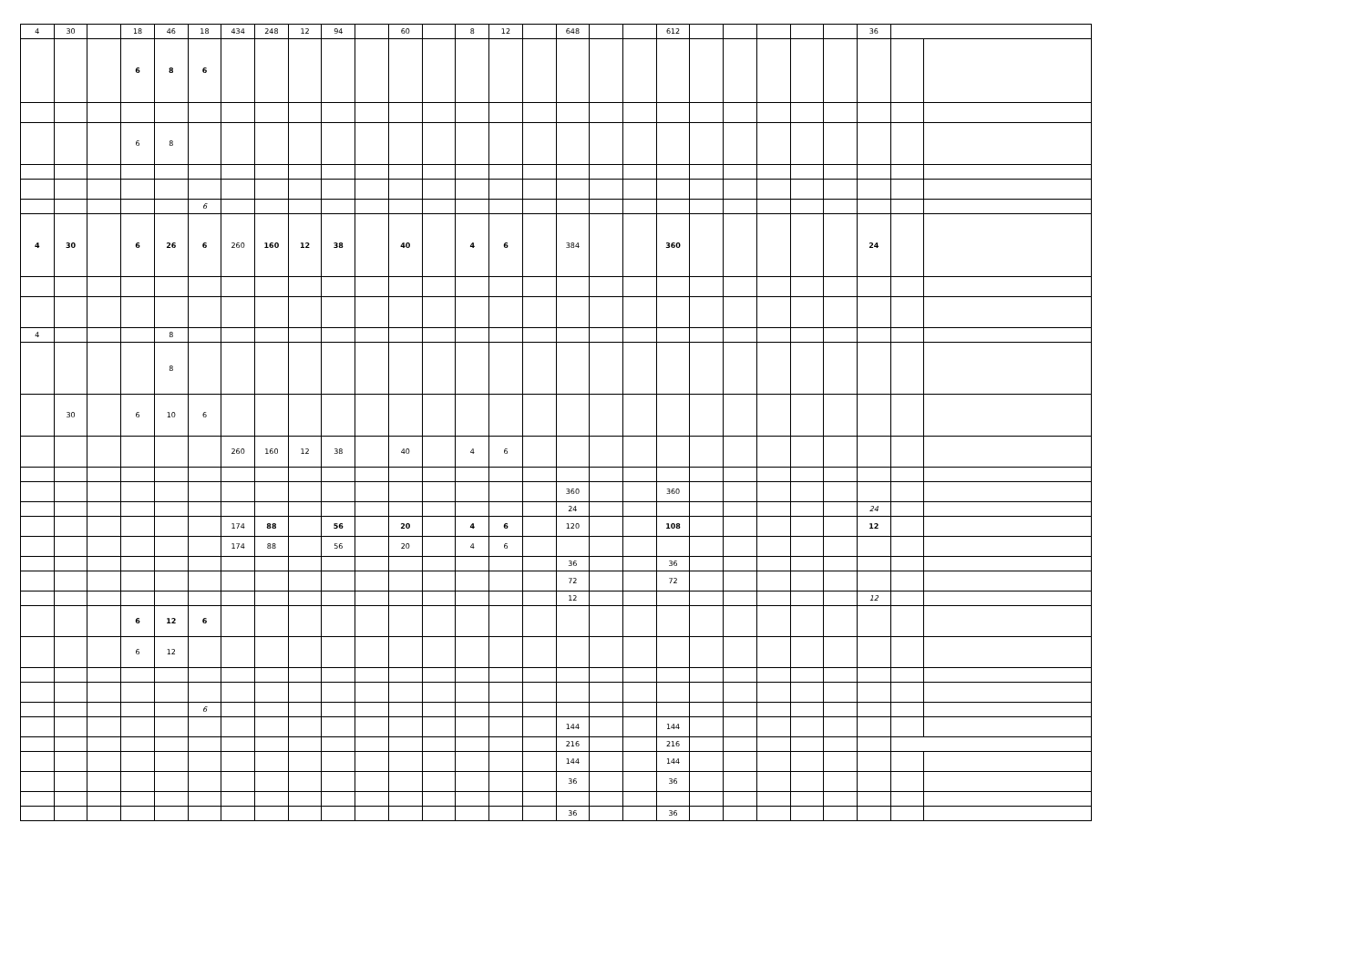| 4 | 30 | | 18 | 46 | 18 | 434 | 248 | 12 | 94 | | 60 | | 8 | 12 | | 648 | | | 612 | | | | | | 36 | | |
| | | | 6 | 8 | 6 | | | | | | | | | | | | | | | | | | | | | | |
| | | | 6 | 8 | | | | | | | | | | | | | | | | | | | | | | | |
| | | | | | 6 | | | | | | | | | | | | | | | | | | | | | | |
| 4 | 30 | | 6 | 26 | 6 | 260 | 160 | 12 | 38 | | 40 | | 4 | 6 | | 384 | | | 360 | | | | | | 24 | | |
| 4 | | | | 8 | | | | | | | | | | | | | | | | | | | | | | | |
| | | | | 8 | | | | | | | | | | | | | | | | | | | | | | | |
| | 30 | | 6 | 10 | 6 | | | | | | | | | | | | | | | | | | | | | | |
| | | | | | | 260 | 160 | 12 | 38 | | 40 | | 4 | 6 | | | | | | | | | | | | | |
| | | | | | | | | | | | | | | | | 360 | | | 360 | | | | | | | | |
| | | | | | | | | | | | | | | | | 24 | | | | | | | | | 24 | | |
| | | | | | | 174 | 88 | | 56 | | 20 | | 4 | 6 | | 120 | | | 108 | | | | | | 12 | | |
| | | | | | | 174 | 88 | | 56 | | 20 | | 4 | 6 | | | | | | | | | | | | | |
| | | | | | | | | | | | | | | | | 36 | | | 36 | | | | | | | | |
| | | | | | | | | | | | | | | | | 72 | | | 72 | | | | | | | | |
| | | | | | | | | | | | | | | | | 12 | | | | | | | | | 12 | | |
| | | | 6 | 12 | 6 | | | | | | | | | | | | | | | | | | | | | | |
| | | | 6 | 12 | | | | | | | | | | | | | | | | | | | | | | | |
| | | | | | 6 | | | | | | | | | | | | | | | | | | | | | | |
| | | | | | | | | | | | | | | | | 144 | | | 144 | | | | | | | | |
| | | | | | | | | | | | | | | | | 216 | | | 216 | | | | | | | | |
| | | | | | | | | | | | | | | | | 144 | | | 144 | | | | | | | | |
| | | | | | | | | | | | | | | | | 36 | | | 36 | | | | | | | | |
| | | | | | | | | | | | | | | | | 36 | | | 36 | | | | | | | | |